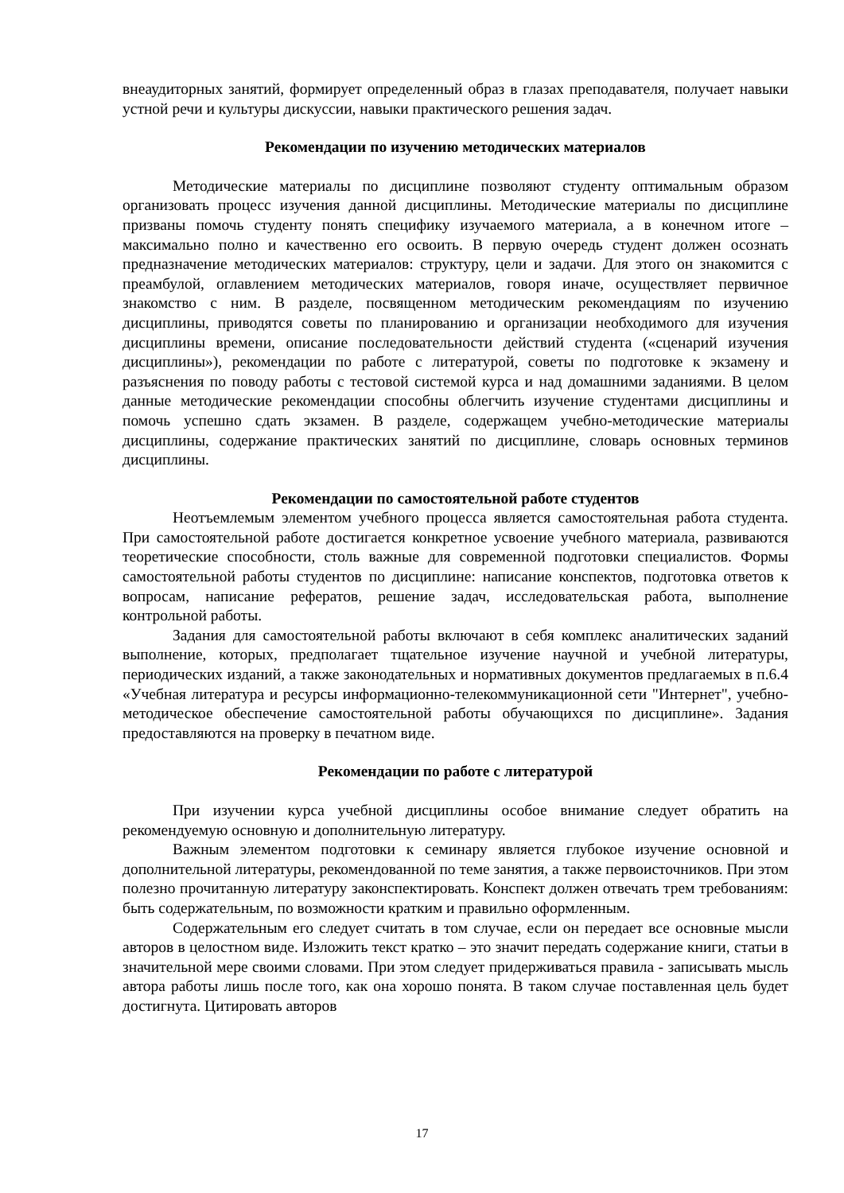внеаудиторных занятий, формирует определенный образ в глазах преподавателя, получает навыки устной речи и культуры дискуссии, навыки практического решения задач.
Рекомендации по изучению методических материалов
Методические материалы по дисциплине позволяют студенту оптимальным образом организовать процесс изучения данной дисциплины. Методические материалы по дисциплине призваны помочь студенту понять специфику изучаемого материала, а в конечном итоге – максимально полно и качественно его освоить. В первую очередь студент должен осознать предназначение методических материалов: структуру, цели и задачи. Для этого он знакомится с преамбулой, оглавлением методических материалов, говоря иначе, осуществляет первичное знакомство с ним. В разделе, посвященном методическим рекомендациям по изучению дисциплины, приводятся советы по планированию и организации необходимого для изучения дисциплины времени, описание последовательности действий студента («сценарий изучения дисциплины»), рекомендации по работе с литературой, советы по подготовке к экзамену и разъяснения по поводу работы с тестовой системой курса и над домашними заданиями. В целом данные методические рекомендации способны облегчить изучение студентами дисциплины и помочь успешно сдать экзамен. В разделе, содержащем учебно-методические материалы дисциплины, содержание практических занятий по дисциплине, словарь основных терминов дисциплины.
Рекомендации по самостоятельной работе студентов
Неотъемлемым элементом учебного процесса является самостоятельная работа студента. При самостоятельной работе достигается конкретное усвоение учебного материала, развиваются теоретические способности, столь важные для современной подготовки специалистов. Формы самостоятельной работы студентов по дисциплине: написание конспектов, подготовка ответов к вопросам, написание рефератов, решение задач, исследовательская работа, выполнение контрольной работы.
Задания для самостоятельной работы включают в себя комплекс аналитических заданий выполнение, которых, предполагает тщательное изучение научной и учебной литературы, периодических изданий, а также законодательных и нормативных документов предлагаемых в п.6.4 «Учебная литература и ресурсы информационно-телекоммуникационной сети "Интернет", учебно-методическое обеспечение самостоятельной работы обучающихся по дисциплине». Задания предоставляются на проверку в печатном виде.
Рекомендации по работе с литературой
При изучении курса учебной дисциплины особое внимание следует обратить на рекомендуемую основную и дополнительную литературу.
Важным элементом подготовки к семинару является глубокое изучение основной и дополнительной литературы, рекомендованной по теме занятия, а также первоисточников. При этом полезно прочитанную литературу законспектировать. Конспект должен отвечать трем требованиям: быть содержательным, по возможности кратким и правильно оформленным.
Содержательным его следует считать в том случае, если он передает все основные мысли авторов в целостном виде. Изложить текст кратко – это значит передать содержание книги, статьи в значительной мере своими словами. При этом следует придерживаться правила - записывать мысль автора работы лишь после того, как она хорошо понята. В таком случае поставленная цель будет достигнута. Цитировать авторов
17